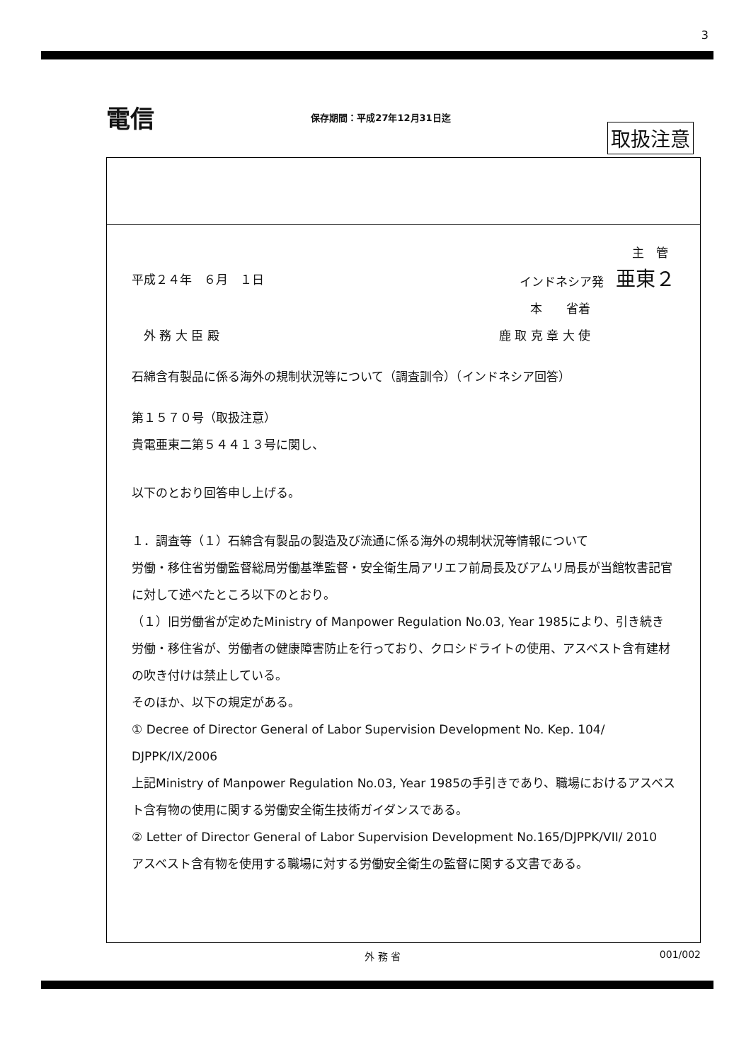3
電信 保存期間：平成27年12月31日迄 取扱注意
主　管
平成２４年　６月　１日 インドネシア発　亜東２
本　　省着
　外 務 大 臣 殿 鹿 取 克 章 大 使
石綿含有製品に係る海外の規制状況等について（調査訓令）（インドネシア回答）
第１５７０号（取扱注意）
貴電亜東二第５４４１３号に関し、
以下のとおり回答申し上げる。
１．調査等（１）石綿含有製品の製造及び流通に係る海外の規制状況等情報について
労働・移住省労働監督総局労働基準監督・安全衛生局アリエフ前局長及びアムリ局長が当館牧書記官に対して述べたところ以下のとおり。
（１）旧労働省が定めたMinistry of Manpower Regulation No.03, Year 1985により、引き続き労働・移住省が、労働者の健康障害防止を行っており、クロシドライトの使用、アスベスト含有建材の吹き付けは禁止している。
そのほか、以下の規定がある。
① Decree of Director General of Labor Supervision Development No. Kep. 104/ DJPPK/IX/2006
上記Ministry of Manpower Regulation No.03, Year 1985の手引きであり、職場におけるアスベスト含有物の使用に関する労働安全衛生技術ガイダンスである。
② Letter of Director General of Labor Supervision Development No.165/DJPPK/VII/ 2010
アスベスト含有物を使用する職場に対する労働安全衛生の監督に関する文書である。
外 務 省 001/002